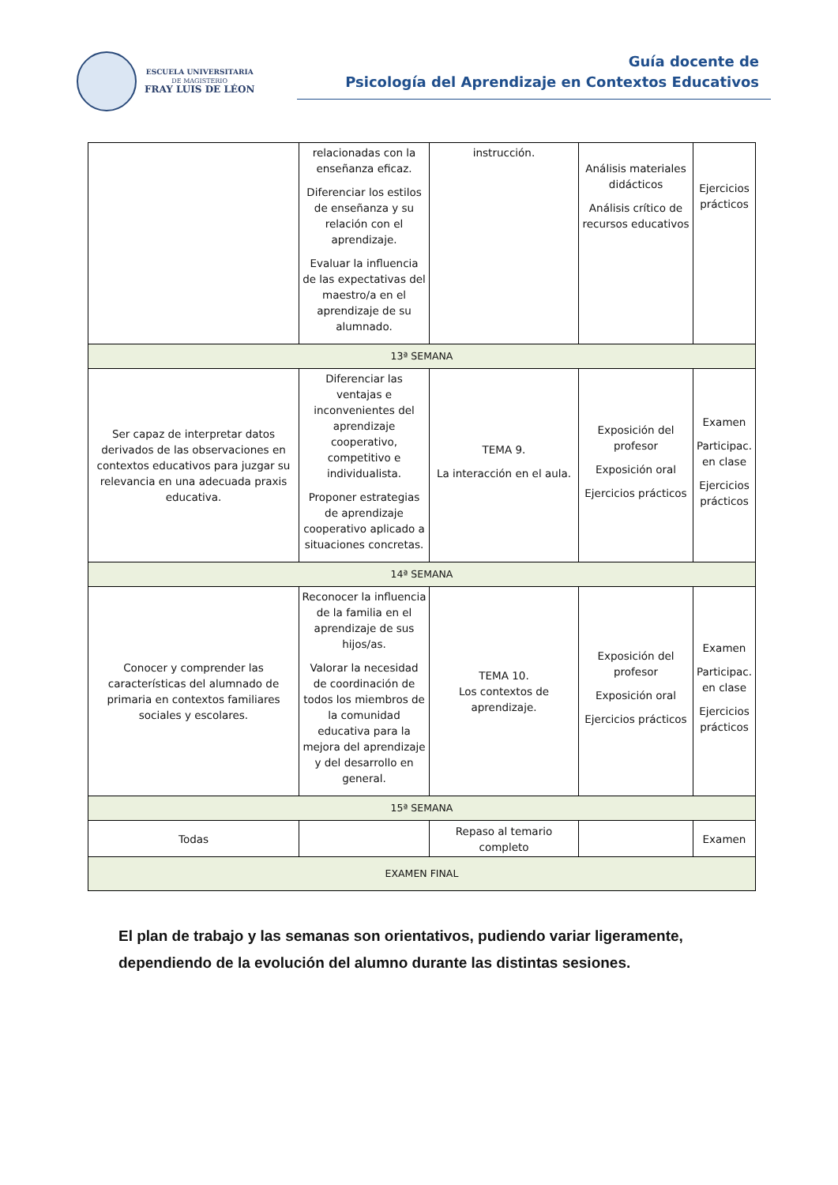ESCUELA UNIVERSITARIA
DE MAGISTERIO
FRAY LUIS DE LÉON
Guía docente de
Psicología del Aprendizaje en Contextos Educativos
| | relacionadas con la enseñanza eficaz. Diferenciar los estilos de enseñanza y su relación con el aprendizaje. Evaluar la influencia de las expectativas del maestro/a en el aprendizaje de su alumnado. | instrucción. | Análisis materiales didácticos Análisis crítico de recursos educativos | Ejercicios prácticos |
| 13ª SEMANA | | | | |
| Ser capaz de interpretar datos derivados de las observaciones en contextos educativos para juzgar su relevancia en una adecuada praxis educativa. | Diferenciar las ventajas e inconvenientes del aprendizaje cooperativo, competitivo e individualista. Proponer estrategias de aprendizaje cooperativo aplicado a situaciones concretas. | TEMA 9. La interacción en el aula. | Exposición del profesor Exposición oral Ejercicios prácticos | Examen Participac. en clase Ejercicios prácticos |
| 14ª SEMANA | | | | |
| Conocer y comprender las características del alumnado de primaria en contextos familiares sociales y escolares. | Reconocer la influencia de la familia en el aprendizaje de sus hijos/as. Valorar la necesidad de coordinación de todos los miembros de la comunidad educativa para la mejora del aprendizaje y del desarrollo en general. | TEMA 10. Los contextos de aprendizaje. | Exposición del profesor Exposición oral Ejercicios prácticos | Examen Participac. en clase Ejercicios prácticos |
| 15ª SEMANA | | | | |
| Todas | | Repaso al temario completo | | Examen |
| EXAMEN FINAL | | | | |
El plan de trabajo y las semanas son orientativos, pudiendo variar ligeramente, dependiendo de la evolución del alumno durante las distintas sesiones.